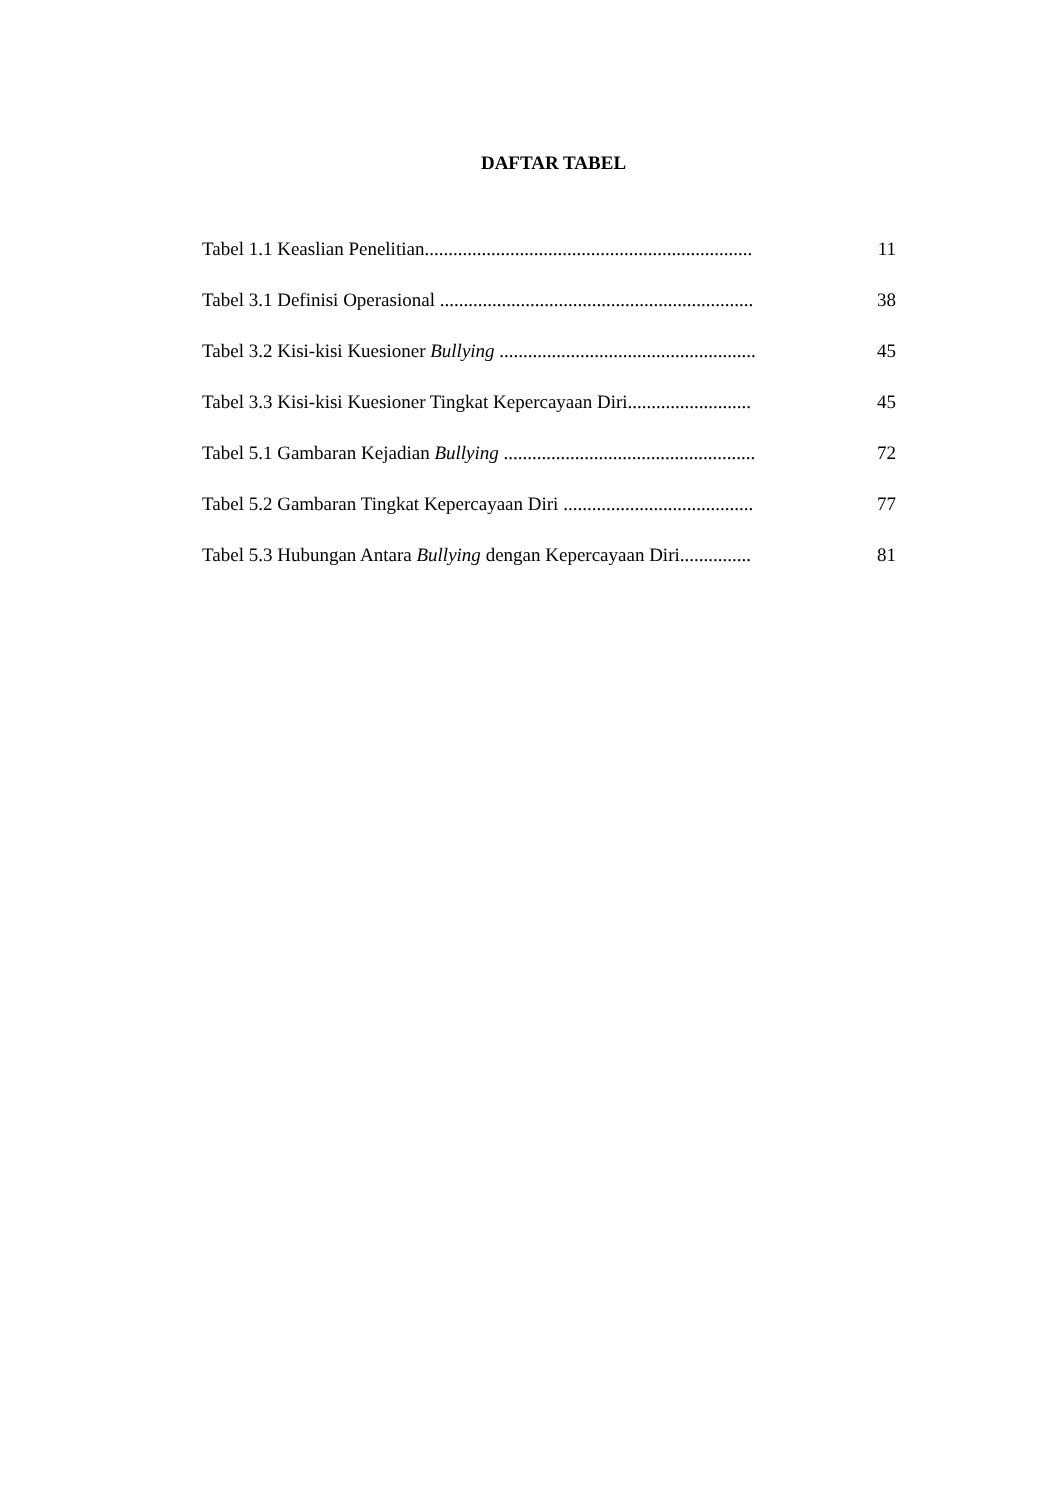DAFTAR TABEL
Tabel 1.1 Keaslian Penelitian..................................................................... 11
Tabel 3.1 Definisi Operasional .................................................................. 38
Tabel 3.2 Kisi-kisi Kuesioner Bullying ...................................................... 45
Tabel 3.3 Kisi-kisi Kuesioner Tingkat Kepercayaan Diri.......................... 45
Tabel 5.1 Gambaran Kejadian Bullying ..................................................... 72
Tabel 5.2 Gambaran Tingkat Kepercayaan Diri ........................................ 77
Tabel 5.3 Hubungan Antara Bullying dengan Kepercayaan Diri............... 81